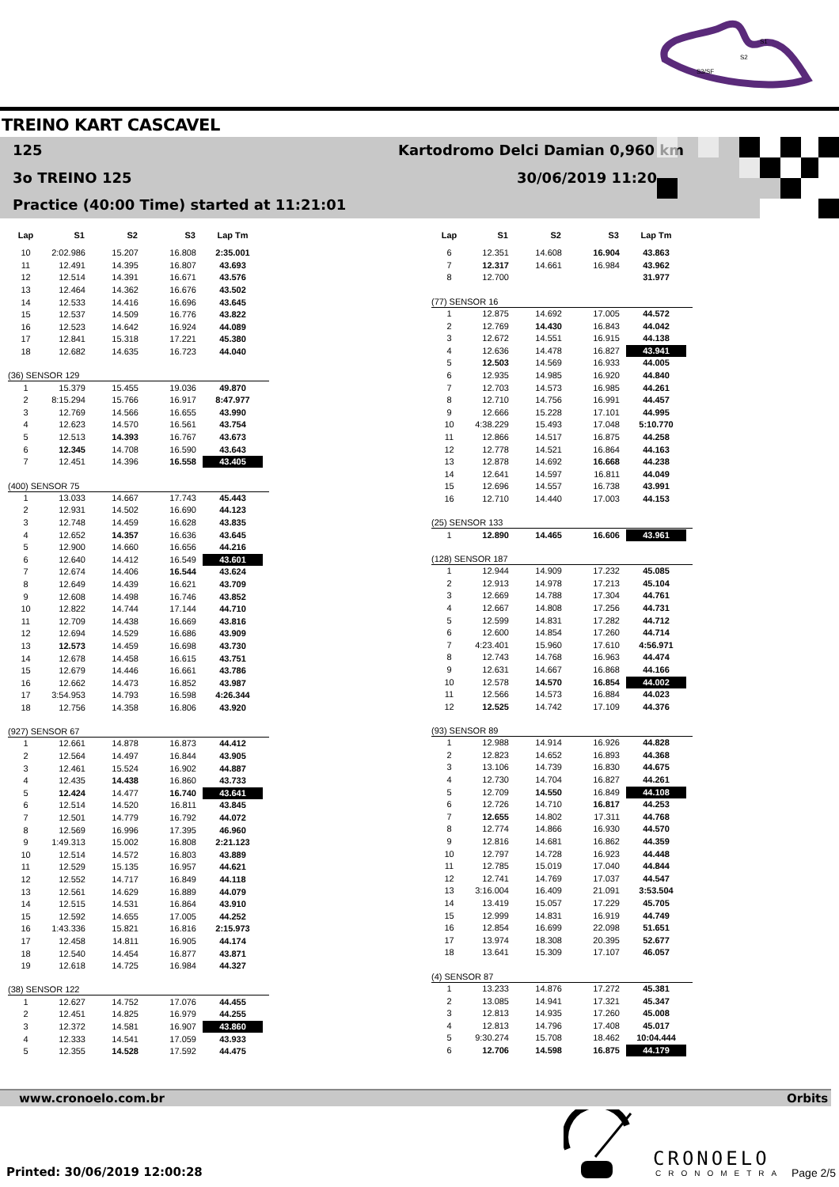S1
S2
S3/SF
TREINO KART CASCAVEL
125
3o TREINO 125
Practice (40:00 Time) started at 11:21:01
Kartodromo Delci Damian 0,960 km
30/06/2019 11:20
| Lap | S1 | S2 | S3 | Lap Tm |
| --- | --- | --- | --- | --- |
| 10 | 2:02.986 | 15.207 | 16.808 | 2:35.001 |
| 11 | 12.491 | 14.395 | 16.807 | 43.693 |
| 12 | 12.514 | 14.391 | 16.671 | 43.576 |
| 13 | 12.464 | 14.362 | 16.676 | 43.502 |
| 14 | 12.533 | 14.416 | 16.696 | 43.645 |
| 15 | 12.537 | 14.509 | 16.776 | 43.822 |
| 16 | 12.523 | 14.642 | 16.924 | 44.089 |
| 17 | 12.841 | 15.318 | 17.221 | 45.380 |
| 18 | 12.682 | 14.635 | 16.723 | 44.040 |
| (36) SENSOR 129 | | | | |
| 1 | 15.379 | 15.455 | 19.036 | 49.870 |
| 2 | 8:15.294 | 15.766 | 16.917 | 8:47.977 |
| 3 | 12.769 | 14.566 | 16.655 | 43.990 |
| 4 | 12.623 | 14.570 | 16.561 | 43.754 |
| 5 | 12.513 | 14.393 | 16.767 | 43.673 |
| 6 | 12.345 | 14.708 | 16.590 | 43.643 |
| 7 | 12.451 | 14.396 | 16.558 | 43.405 |
| (400) SENSOR 75 | | | | |
| 1 | 13.033 | 14.667 | 17.743 | 45.443 |
| 2 | 12.931 | 14.502 | 16.690 | 44.123 |
| 3 | 12.748 | 14.459 | 16.628 | 43.835 |
| 4 | 12.652 | 14.357 | 16.636 | 43.645 |
| 5 | 12.900 | 14.660 | 16.656 | 44.216 |
| 6 | 12.640 | 14.412 | 16.549 | 43.601 |
| 7 | 12.674 | 14.406 | 16.544 | 43.624 |
| 8 | 12.649 | 14.439 | 16.621 | 43.709 |
| 9 | 12.608 | 14.498 | 16.746 | 43.852 |
| 10 | 12.822 | 14.744 | 17.144 | 44.710 |
| 11 | 12.709 | 14.438 | 16.669 | 43.816 |
| 12 | 12.694 | 14.529 | 16.686 | 43.909 |
| 13 | 12.573 | 14.459 | 16.698 | 43.730 |
| 14 | 12.678 | 14.458 | 16.615 | 43.751 |
| 15 | 12.679 | 14.446 | 16.661 | 43.786 |
| 16 | 12.662 | 14.473 | 16.852 | 43.987 |
| 17 | 3:54.953 | 14.793 | 16.598 | 4:26.344 |
| 18 | 12.756 | 14.358 | 16.806 | 43.920 |
| (927) SENSOR 67 | | | | |
| 1 | 12.661 | 14.878 | 16.873 | 44.412 |
| 2 | 12.564 | 14.497 | 16.844 | 43.905 |
| 3 | 12.461 | 15.524 | 16.902 | 44.887 |
| 4 | 12.435 | 14.438 | 16.860 | 43.733 |
| 5 | 12.424 | 14.477 | 16.740 | 43.641 |
| 6 | 12.514 | 14.520 | 16.811 | 43.845 |
| 7 | 12.501 | 14.779 | 16.792 | 44.072 |
| 8 | 12.569 | 16.996 | 17.395 | 46.960 |
| 9 | 1:49.313 | 15.002 | 16.808 | 2:21.123 |
| 10 | 12.514 | 14.572 | 16.803 | 43.889 |
| 11 | 12.529 | 15.135 | 16.957 | 44.621 |
| 12 | 12.552 | 14.717 | 16.849 | 44.118 |
| 13 | 12.561 | 14.629 | 16.889 | 44.079 |
| 14 | 12.515 | 14.531 | 16.864 | 43.910 |
| 15 | 12.592 | 14.655 | 17.005 | 44.252 |
| 16 | 1:43.336 | 15.821 | 16.816 | 2:15.973 |
| 17 | 12.458 | 14.811 | 16.905 | 44.174 |
| 18 | 12.540 | 14.454 | 16.877 | 43.871 |
| 19 | 12.618 | 14.725 | 16.984 | 44.327 |
| (38) SENSOR 122 | | | | |
| 1 | 12.627 | 14.752 | 17.076 | 44.455 |
| 2 | 12.451 | 14.825 | 16.979 | 44.255 |
| 3 | 12.372 | 14.581 | 16.907 | 43.860 |
| 4 | 12.333 | 14.541 | 17.059 | 43.933 |
| 5 | 12.355 | 14.528 | 17.592 | 44.475 |
| Lap | S1 | S2 | S3 | Lap Tm |
| --- | --- | --- | --- | --- |
| 6 | 12.351 | 14.608 | 16.904 | 43.863 |
| 7 | 12.317 | 14.661 | 16.984 | 43.962 |
| 8 | 12.700 | | | 31.977 |
| (77) SENSOR 16 | | | | |
| 1 | 12.875 | 14.692 | 17.005 | 44.572 |
| 2 | 12.769 | 14.430 | 16.843 | 44.042 |
| 3 | 12.672 | 14.551 | 16.915 | 44.138 |
| 4 | 12.636 | 14.478 | 16.827 | 43.941 |
| 5 | 12.503 | 14.569 | 16.933 | 44.005 |
| 6 | 12.935 | 14.985 | 16.920 | 44.840 |
| 7 | 12.703 | 14.573 | 16.985 | 44.261 |
| 8 | 12.710 | 14.756 | 16.991 | 44.457 |
| 9 | 12.666 | 15.228 | 17.101 | 44.995 |
| 10 | 4:38.229 | 15.493 | 17.048 | 5:10.770 |
| 11 | 12.866 | 14.517 | 16.875 | 44.258 |
| 12 | 12.778 | 14.521 | 16.864 | 44.163 |
| 13 | 12.878 | 14.692 | 16.668 | 44.238 |
| 14 | 12.641 | 14.597 | 16.811 | 44.049 |
| 15 | 12.696 | 14.557 | 16.738 | 43.991 |
| 16 | 12.710 | 14.440 | 17.003 | 44.153 |
| (25) SENSOR 133 | | | | |
| 1 | 12.890 | 14.465 | 16.606 | 43.961 |
| (128) SENSOR 187 | | | | |
| 1 | 12.944 | 14.909 | 17.232 | 45.085 |
| 2 | 12.913 | 14.978 | 17.213 | 45.104 |
| 3 | 12.669 | 14.788 | 17.304 | 44.761 |
| 4 | 12.667 | 14.808 | 17.256 | 44.731 |
| 5 | 12.599 | 14.831 | 17.282 | 44.712 |
| 6 | 12.600 | 14.854 | 17.260 | 44.714 |
| 7 | 4:23.401 | 15.960 | 17.610 | 4:56.971 |
| 8 | 12.743 | 14.768 | 16.963 | 44.474 |
| 9 | 12.631 | 14.667 | 16.868 | 44.166 |
| 10 | 12.578 | 14.570 | 16.854 | 44.002 |
| 11 | 12.566 | 14.573 | 16.884 | 44.023 |
| 12 | 12.525 | 14.742 | 17.109 | 44.376 |
| (93) SENSOR 89 | | | | |
| 1 | 12.988 | 14.914 | 16.926 | 44.828 |
| 2 | 12.823 | 14.652 | 16.893 | 44.368 |
| 3 | 13.106 | 14.739 | 16.830 | 44.675 |
| 4 | 12.730 | 14.704 | 16.827 | 44.261 |
| 5 | 12.709 | 14.550 | 16.849 | 44.108 |
| 6 | 12.726 | 14.710 | 16.817 | 44.253 |
| 7 | 12.655 | 14.802 | 17.311 | 44.768 |
| 8 | 12.774 | 14.866 | 16.930 | 44.570 |
| 9 | 12.816 | 14.681 | 16.862 | 44.359 |
| 10 | 12.797 | 14.728 | 16.923 | 44.448 |
| 11 | 12.785 | 15.019 | 17.040 | 44.844 |
| 12 | 12.741 | 14.769 | 17.037 | 44.547 |
| 13 | 3:16.004 | 16.409 | 21.091 | 3:53.504 |
| 14 | 13.419 | 15.057 | 17.229 | 45.705 |
| 15 | 12.999 | 14.831 | 16.919 | 44.749 |
| 16 | 12.854 | 16.699 | 22.098 | 51.651 |
| 17 | 13.974 | 18.308 | 20.395 | 52.677 |
| 18 | 13.641 | 15.309 | 17.107 | 46.057 |
| (4) SENSOR 87 | | | | |
| 1 | 13.233 | 14.876 | 17.272 | 45.381 |
| 2 | 13.085 | 14.941 | 17.321 | 45.347 |
| 3 | 12.813 | 14.935 | 17.260 | 45.008 |
| 4 | 12.813 | 14.796 | 17.408 | 45.017 |
| 5 | 9:30.274 | 15.708 | 18.462 | 10:04.444 |
| 6 | 12.706 | 14.598 | 16.875 | 44.179 |
www.cronoelo.com.br Orbits
Printed: 30/06/2019 12:00:28
CRONOELO
CRONOMETRA Page 2/5